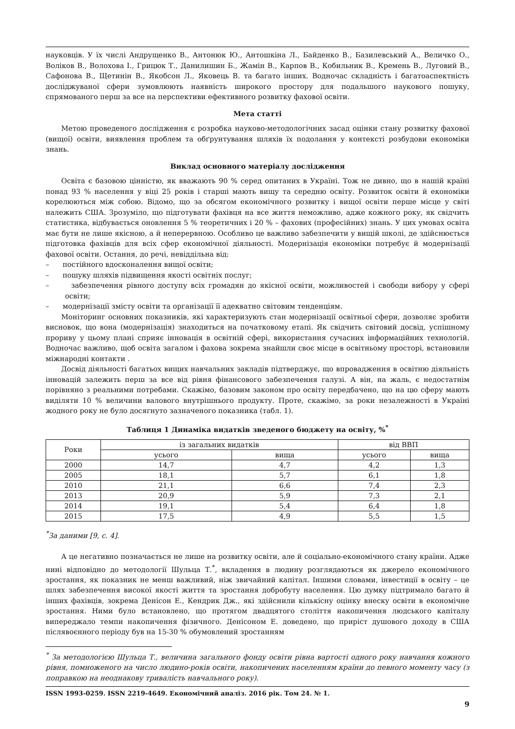науковців. У їх числі Андрущенко В., Антонюк Ю., Антошкіна Л., Байденко В., Базилевський А., Величко О., Воліков В., Волохова І., Грицюк Т., Данилишин Б., Жамін В., Карпов В., Кобильник В., Кремень В., Луговий В., Сафонова В., Щетинін В., Якобсон Л., Яковець В. та багато інших. Водночас складність і багатоаспектність досліджуваної сфери зумовлюють наявність широкого простору для подальшого наукового пошуку, спрямованого перш за все на перспективи ефективного розвитку фахової освіти.
Мета статті
Метою проведеного дослідження є розробка науково-методологічних засад оцінки стану розвитку фахової (вищої) освіти, виявлення проблем та обґрунтування шляхів їх подолання у контексті розбудови економіки знань.
Виклад основного матеріалу дослідження
Освіта є базовою цінністю, як вважають 90 % серед опитаних в Україні. Тож не дивно, що в нашій країні понад 93 % населення у віці 25 років і старші мають вищу та середню освіту. Розвиток освіти й економіки корелюються між собою. Відомо, що за обсягом економічного розвитку і вищої освіти перше місце у світі належить США. Зрозуміло, що підготувати фахівця на все життя неможливо, адже кожного року, як свідчить статистика, відбувається оновлення 5 % теоретичних і 20 % – фахових (професійних) знань. У цих умовах освіта має бути не лише якісною, а й неперервною. Особливо це важливо забезпечити у вищій школі, де здійснюється підготовка фахівців для всіх сфер економічної діяльності. Модернізація економіки потребує й модернізації фахової освіти. Остання, до речі, невіддільна від:
– постійного вдосконалення вищої освіти;
– пошуку шляхів підвищення якості освітніх послуг;
– забезпечення рівного доступу всіх громадян до якісної освіти, можливостей і свободи вибору у сфері освіти;
– модернізації змісту освіти та організації її адекватно світовим тенденціям.
Моніторинг основних показників, які характеризують стан модернізації освітньої сфери, дозволяє зробити висновок, що вона (модернізація) знаходиться на початковому етапі. Як свідчить світовий досвід, успішному прориву у цьому плані сприяє інновація в освітній сфері, використання сучасних інформаційних технологій. Водночас важливо, щоб освіта загалом і фахова зокрема знайшли своє місце в освітньому просторі, встановили міжнародні контакти .
Досвід діяльності багатьох вищих навчальних закладів підтверджує, що впровадження в освітню діяльність інновацій залежить перш за все від рівня фінансового забезпечення галузі. А він, на жаль, є недостатнім порівняно з реальними потребами. Скажімо, базовим законом про освіту передбачено, що на цю сферу мають виділяти 10 % величини валового внутрішнього продукту. Проте, скажімо, за роки незалежності в Україні жодного року не було досягнуто зазначеного показника (табл. 1).
Таблиця 1 Динаміка видатків зведеного бюджету на освіту, %<sup>*</sup>
| Роки | із загальних видатків | | від ВВП | |
| --- | --- | --- | --- | --- |
| | усього | вища | усього | вища |
| 2000 | 14,7 | 4,7 | 4,2 | 1,3 |
| 2005 | 18,1 | 5,7 | 6,1 | 1,8 |
| 2010 | 21,1 | 6,6 | 7,4 | 2,3 |
| 2013 | 20,9 | 5,9 | 7,3 | 2,1 |
| 2014 | 19,1 | 5,4 | 6,4 | 1,8 |
| 2015 | 17,5 | 4,9 | 5,5 | 1,5 |
<sup>*</sup> За даними [9, с. 4].
А це негативно позначається не лише на розвитку освіти, але й соціально-економічного стану країни. Адже нині відповідно до методології Шульца Т.<sup>*</sup>, вкладення в людину розглядаються як джерело економічного зростання, як показник не менш важливий, ніж звичайний капітал. Іншими словами, інвестиції в освіту – це шлях забезпечення високої якості життя та зростання добробуту населення. Цю думку підтримало багато й інших фахівців, зокрема Денісон Е., Кендрик Дж., які здійснили кількісну оцінку внеску освіти в економічне зростання. Ними було встановлено, що протягом двадцятого століття накопичення людського капіталу випереджало темпи накопичення фізичного. Денісоном Е. доведено, що приріст душового доходу в США післявоєнного періоду був на 15-30 % обумовлений зростанням
<sup>*</sup> За методологією Шульца Т., величина загального фонду освіти рівна вартості одного року навчання кожного рівня, помноженого на число людино-років освіти, накопичених населенням країни до певного моменту часу (з поправкою на неоднакову тривалість навчального року).
ISSN 1993-0259. ISSN 2219-4649. Економічний аналіз. 2016 рік. Том 24. № 1.
9